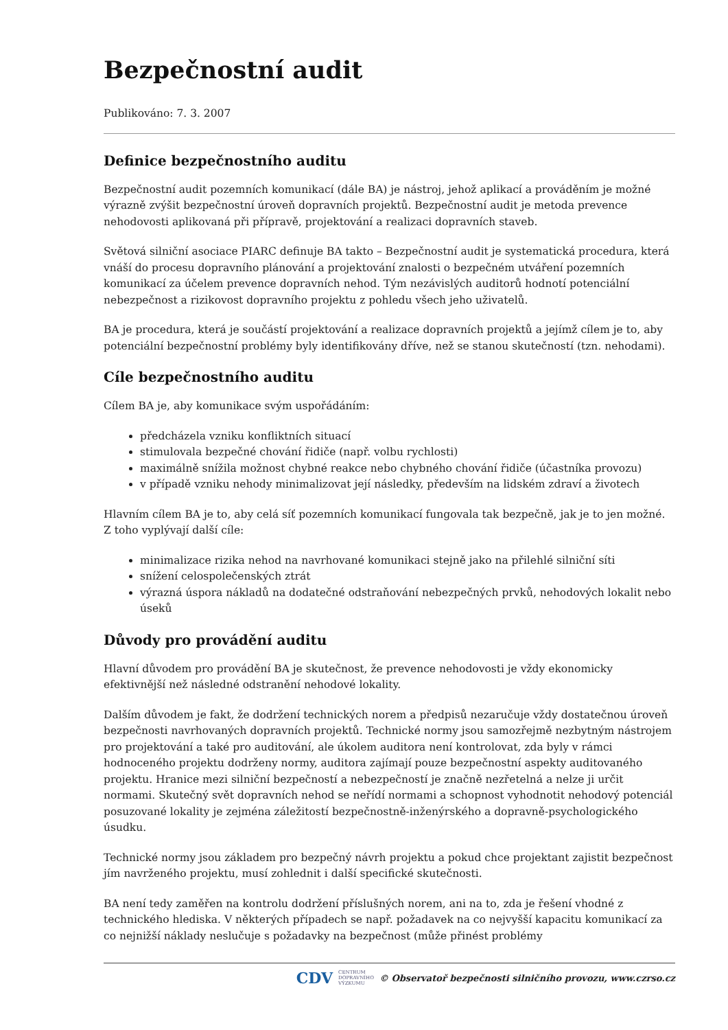Bezpečnostní audit
Publikováno: 7. 3. 2007
Definice bezpečnostního auditu
Bezpečnostní audit pozemních komunikací (dále BA) je nástroj, jehož aplikací a prováděním je možné výrazně zvýšit bezpečnostní úroveň dopravních projektů. Bezpečnostní audit je metoda prevence nehodovosti aplikovaná při přípravě, projektování a realizaci dopravních staveb.
Světová silniční asociace PIARC definuje BA takto – Bezpečnostní audit je systematická procedura, která vnáší do procesu dopravního plánování a projektování znalosti o bezpečném utváření pozemních komunikací za účelem prevence dopravních nehod. Tým nezávislých auditorů hodnotí potenciální nebezpečnost a rizikovost dopravního projektu z pohledu všech jeho uživatelů.
BA je procedura, která je součástí projektování a realizace dopravních projektů a jejímž cílem je to, aby potenciální bezpečnostní problémy byly identifikovány dříve, než se stanou skutečností (tzn. nehodami).
Cíle bezpečnostního auditu
Cílem BA je, aby komunikace svým uspořádáním:
předcházela vzniku konfliktních situací
stimulovala bezpečné chování řidiče (např. volbu rychlosti)
maximálně snížila možnost chybné reakce nebo chybného chování řidiče (účastníka provozu)
v případě vzniku nehody minimalizovat její následky, především na lidském zdraví a životech
Hlavním cílem BA je to, aby celá síť pozemních komunikací fungovala tak bezpečně, jak je to jen možné. Z toho vyplývají další cíle:
minimalizace rizika nehod na navrhované komunikaci stejně jako na přilehlé silniční síti
snížení celospolečenských ztrát
výrazná úspora nákladů na dodatečné odstraňování nebezpečných prvků, nehodových lokalit nebo úseků
Důvody pro provádění auditu
Hlavní důvodem pro provádění BA je skutečnost, že prevence nehodovosti je vždy ekonomicky efektivnější než následné odstranění nehodové lokality.
Dalším důvodem je fakt, že dodržení technických norem a předpisů nezaručuje vždy dostatečnou úroveň bezpečnosti navrhovaných dopravních projektů. Technické normy jsou samozřejmě nezbytným nástrojem pro projektování a také pro auditování, ale úkolem auditora není kontrolovat, zda byly v rámci hodnoceného projektu dodrženy normy, auditora zajímají pouze bezpečnostní aspekty auditovaného projektu. Hranice mezi silniční bezpečností a nebezpečností je značně nezřetelná a nelze ji určit normami. Skutečný svět dopravních nehod se neřídí normami a schopnost vyhodnotit nehodový potenciál posuzované lokality je zejména záležitostí bezpečnostně-inženýrského a dopravně-psychologického úsudku.
Technické normy jsou základem pro bezpečný návrh projektu a pokud chce projektant zajistit bezpečnost jím navrženého projektu, musí zohlednit i další specifické skutečnosti.
BA není tedy zaměřen na kontrolu dodržení příslušných norem, ani na to, zda je řešení vhodné z technického hlediska. V některých případech se např. požadavek na co nejvyšší kapacitu komunikací za co nejnižší náklady neslučuje s požadavky na bezpečnost (může přinést problémy
CDV CENTRUM
DOPRAVNÍHO
VÝZKUMU © Observatoř bezpečnosti silničního provozu, www.czrso.cz